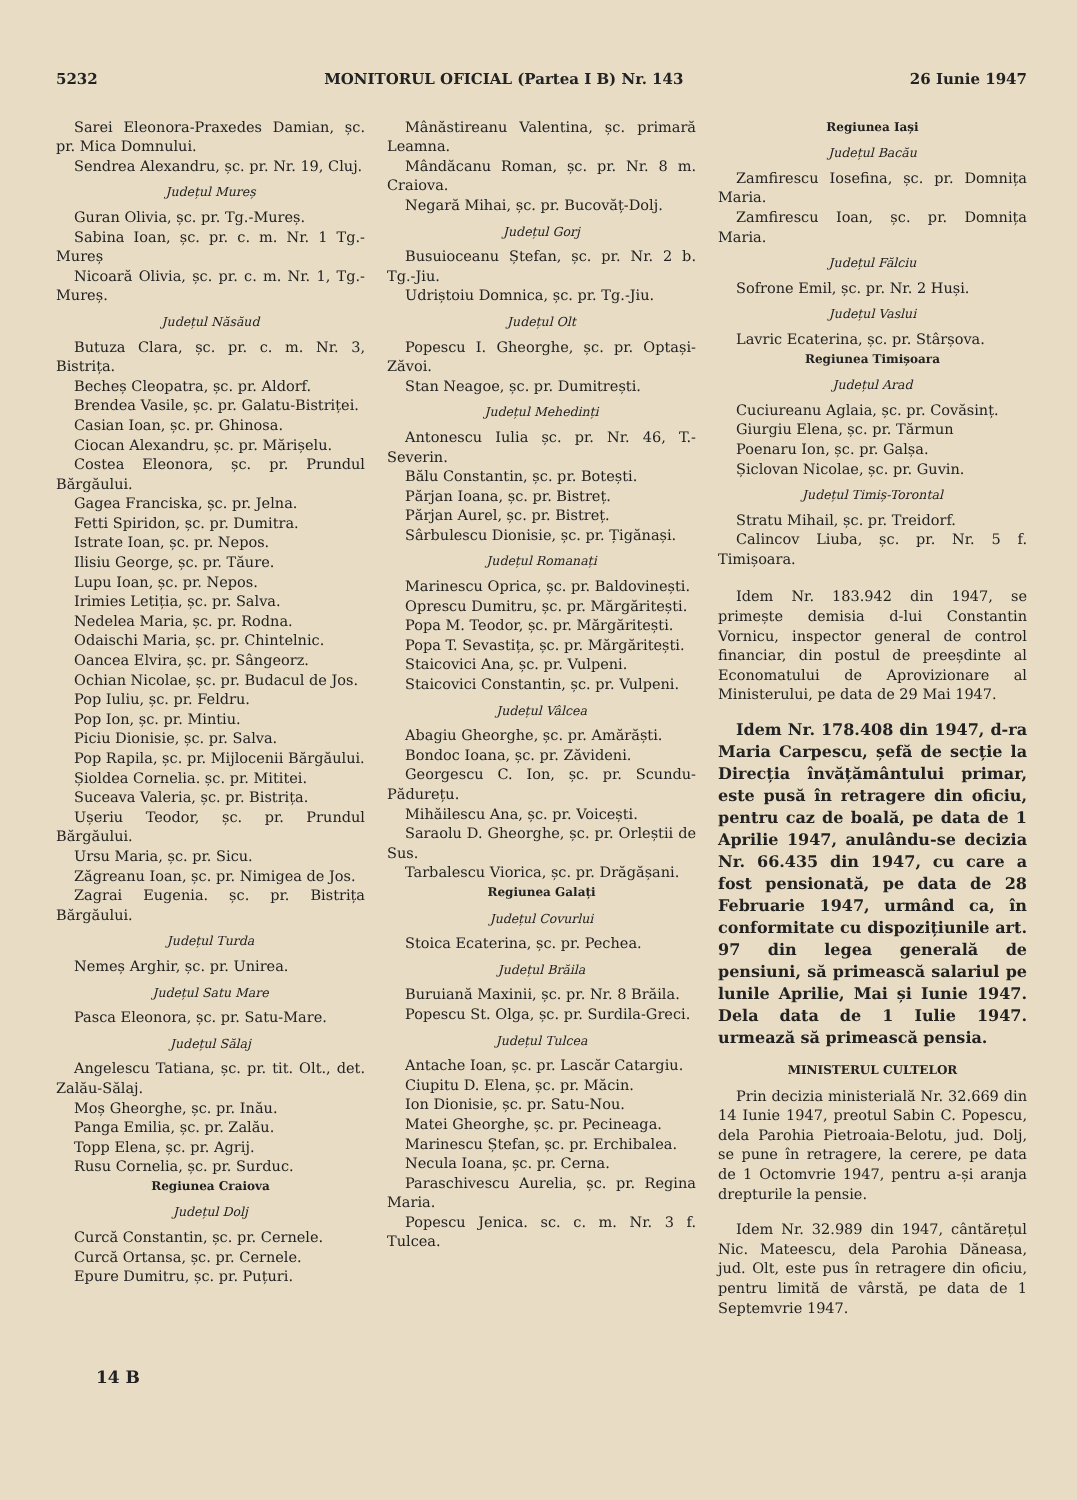5232 MONITORUL OFICIAL (Partea I B) Nr. 143 26 Iunie 1947
Sarei Eleonora-Praxedes Damian, șc. pr. Mica Domnului.
Sendrea Alexandru, șc. pr. Nr. 19, Cluj.
Județul Mureș
Guran Olivia, șc. pr. Tg.-Mureș.
Sabina Ioan, șc. pr. c. m. Nr. 1 Tg.-Mureș
Nicoară Olivia, șc. pr. c. m. Nr. 1, Tg.-Mureș.
Județul Năsăud
Butuza Clara, șc. pr. c. m. Nr. 3, Bistrița.
Becheș Cleopatra, șc. pr. Aldorf.
Brendea Vasile, șc. pr. Galatu-Bistriței.
Casian Ioan, șc. pr. Ghinosa.
Ciocan Alexandru, șc. pr. Mărișelu.
Costea Eleonora, șc. pr. Prundul Bărgăului.
Gagea Franciska, șc. pr. Jelna.
Fetti Spiridon, șc. pr. Dumitra.
Istrate Ioan, șc. pr. Nepos.
Ilisiu George, șc. pr. Tăure.
Lupu Ioan, șc. pr. Nepos.
Irimies Letiția, șc. pr. Salva.
Nedelea Maria, șc. pr. Rodna.
Odaischi Maria, șc. pr. Chintelnic.
Oancea Elvira, șc. pr. Sângeorz.
Ochian Nicolae, șc. pr. Budacul de Jos.
Pop Iuliu, șc. pr. Feldru.
Pop Ion, șc. pr. Mintiu.
Piciu Dionisie, șc. pr. Salva.
Pop Rapila, șc. pr. Mijlocenii Bărgăului.
Șioldea Cornelia. șc. pr. Mititei.
Suceava Valeria, șc. pr. Bistrița.
Ușeriu Teodor, șc. pr. Prundul Bărgăului.
Ursu Maria, șc. pr. Sicu.
Zăgreanu Ioan, șc. pr. Nimigea de Jos.
Zagrai Eugenia. șc. pr. Bistrița Bărgăului.
Județul Turda
Nemeș Arghir, șc. pr. Unirea.
Județul Satu Mare
Pasca Eleonora, șc. pr. Satu-Mare.
Județul Sălaj
Angelescu Tatiana, șc. pr. tit. Olt., det. Zalău-Sălaj.
Moș Gheorghe, șc. pr. Inău.
Panga Emilia, șc. pr. Zalău.
Topp Elena, șc. pr. Agrij.
Rusu Cornelia, șc. pr. Surduc.
Regiunea Craiova
Județul Dolj
Curcă Constantin, șc. pr. Cernele.
Curcă Ortansa, șc. pr. Cernele.
Epure Dumitru, șc. pr. Puțuri.
Mânăstireanu Valentina, șc. primară Leamna.
Mândăcanu Roman, șc. pr. Nr. 8 m. Craiova.
Negară Mihai, șc. pr. Bucovăț-Dolj.
Județul Gorj
Busuioceanu Ștefan, șc. pr. Nr. 2 b. Tg.-Jiu.
Udriștoiu Domnica, șc. pr. Tg.-Jiu.
Județul Olt
Popescu I. Gheorghe, șc. pr. Optași-Zăvoi.
Stan Neagoe, șc. pr. Dumitrești.
Județul Mehedinți
Antonescu Iulia șc. pr. Nr. 46, T.-Severin.
Bălu Constantin, șc. pr. Botești.
Părjan Ioana, șc. pr. Bistreț.
Părjan Aurel, șc. pr. Bistreț.
Sârbulescu Dionisie, șc. pr. Țigănași.
Județul Romanați
Marinescu Oprica, șc. pr. Baldovinești.
Oprescu Dumitru, șc. pr. Mărgăritești.
Popa M. Teodor, șc. pr. Mărgăritești.
Popa T. Sevastița, șc. pr. Mărgăritești.
Staicovici Ana, șc. pr. Vulpeni.
Staicovici Constantin, șc. pr. Vulpeni.
Județul Vâlcea
Abagiu Gheorghe, șc. pr. Amărăști.
Bondoc Ioana, șc. pr. Zăvideni.
Georgescu C. Ion, șc. pr. Scundu-Pădurețu.
Mihăilescu Ana, șc. pr. Voicești.
Saraolu D. Gheorghe, șc. pr. Orleștii de Sus.
Tarbalescu Viorica, șc. pr. Drăgășani.
Regiunea Galați
Județul Covurlui
Stoica Ecaterina, șc. pr. Pechea.
Județul Brăila
Buruiană Maxinii, șc. pr. Nr. 8 Brăila.
Popescu St. Olga, șc. pr. Surdila-Greci.
Județul Tulcea
Antache Ioan, șc. pr. Lascăr Catargiu.
Ciupitu D. Elena, șc. pr. Măcin.
Ion Dionisie, șc. pr. Satu-Nou.
Matei Gheorghe, șc. pr. Pecineaga.
Marinescu Ștefan, șc. pr. Erchibalea.
Necula Ioana, șc. pr. Cerna.
Paraschivescu Aurelia, șc. pr. Regina Maria.
Popescu Jenica. sc. c. m. Nr. 3 f. Tulcea.
Regiunea Iași
Județul Bacău
Zamfirescu Iosefina, șc. pr. Domnița Maria.
Zamfirescu Ioan, șc. pr. Domnița Maria.
Județul Fălciu
Sofrone Emil, șc. pr. Nr. 2 Huși.
Județul Vaslui
Lavric Ecaterina, șc. pr. Stârșova.
Regiunea Timișoara
Județul Arad
Cuciureanu Aglaia, șc. pr. Covăsinț.
Giurgiu Elena, șc. pr. Tărmun
Poenaru Ion, șc. pr. Galșa.
Șiclovan Nicolae, șc. pr. Guvin.
Județul Timiș-Torontal
Stratu Mihail, șc. pr. Treidorf.
Calincov Liuba, șc. pr. Nr. 5 f. Timișoara.
Idem Nr. 183.942 din 1947, se primește demisia d-lui Constantin Vornicu, inspector general de control financiar, din postul de preeșdinte al Economatului de Aprovizionare al Ministerului, pe data de 29 Mai 1947.
Idem Nr. 178.408 din 1947, d-ra Maria Carpescu, șefă de secție la Direcția învățământului primar, este pusă în retragere din oficiu, pentru caz de boală, pe data de 1 Aprilie 1947, anulându-se decizia Nr. 66.435 din 1947, cu care a fost pensionată, pe data de 28 Februarie 1947, urmând ca, în conformitate cu dispozițiunile art. 97 din legea generală de pensiuni, să primească salariul pe lunile Aprilie, Mai și Iunie 1947. Dela data de 1 Iulie 1947. urmează să primească pensia.
MINISTERUL CULTELOR
Prin decizia ministerială Nr. 32.669 din 14 Iunie 1947, preotul Sabin C. Popescu, dela Parohia Pietroaia-Belotu, jud. Dolj, se pune în retragere, la cerere, pe data de 1 Octomvrie 1947, pentru a-și aranja drepturile la pensie.
Idem Nr. 32.989 din 1947, cântărețul Nic. Mateescu, dela Parohia Dăneasa, jud. Olt, este pus în retragere din oficiu, pentru limită de vârstă, pe data de 1 Septemvrie 1947.
14 B